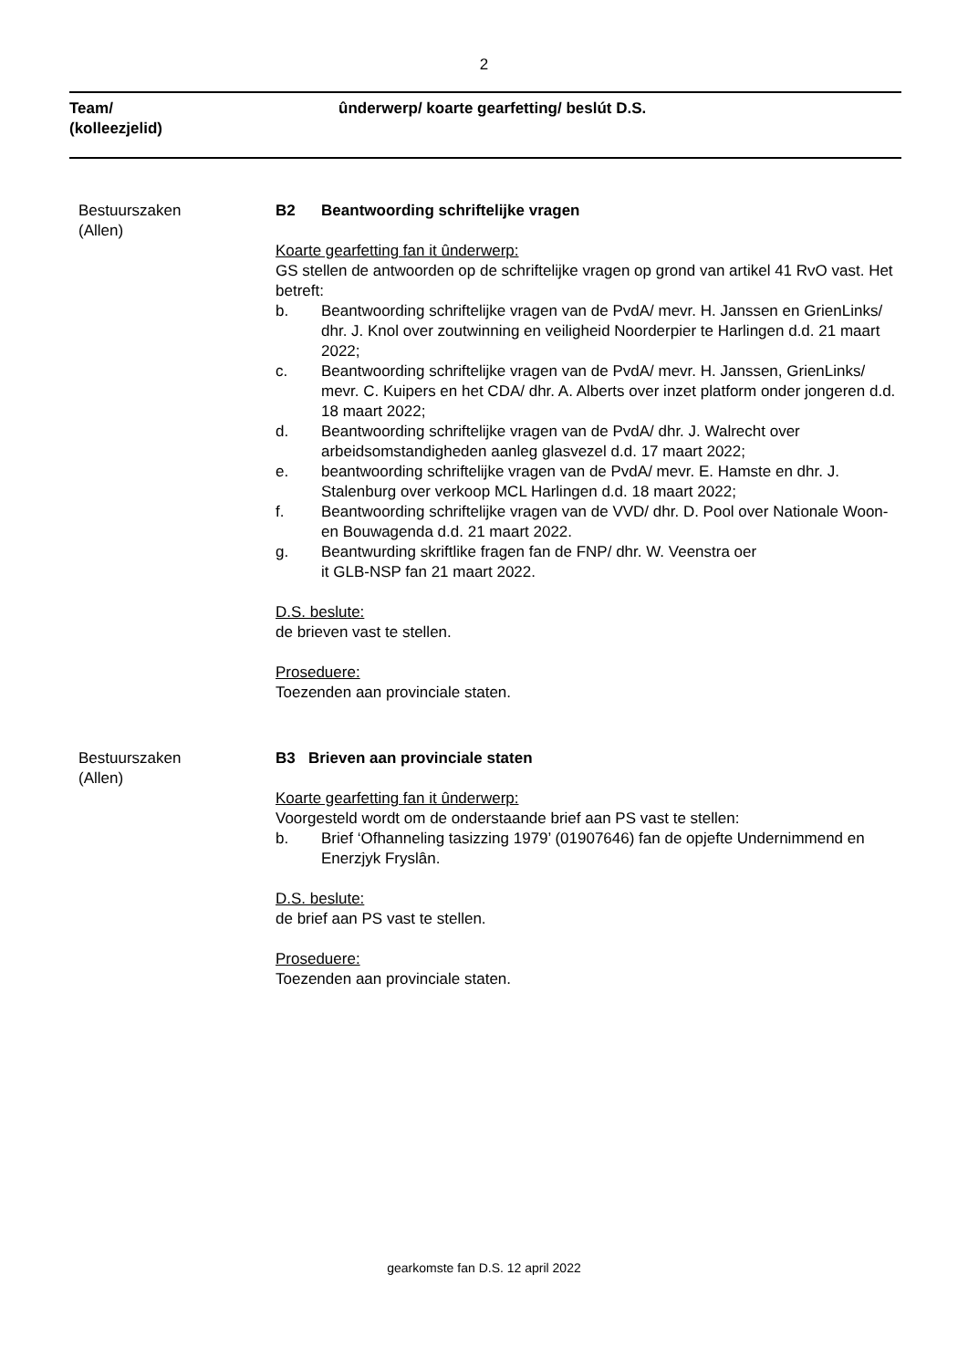2
Team/
(kolleezjelid)
ûnderwerp/ koarte gearfetting/ beslút D.S.
Bestuurszaken
(Allen)
B2 Beantwoording schriftelijke vragen
Koarte gearfetting fan it ûnderwerp:
GS stellen de antwoorden op de schriftelijke vragen op grond van artikel 41 RvO vast. Het betreft:
b. Beantwoording schriftelijke vragen van de PvdA/ mevr. H. Janssen en GrienLinks/ dhr. J. Knol over zoutwinning en veiligheid Noorderpier te Harlingen d.d. 21 maart 2022;
c. Beantwoording schriftelijke vragen van de PvdA/ mevr. H. Janssen, GrienLinks/ mevr. C. Kuipers en het CDA/ dhr. A. Alberts over inzet platform onder jongeren d.d. 18 maart 2022;
d. Beantwoording schriftelijke vragen van de PvdA/ dhr. J. Walrecht over arbeidsomstandigheden aanleg glasvezel d.d. 17 maart 2022;
e. beantwoording schriftelijke vragen van de PvdA/ mevr. E. Hamste en dhr. J. Stalenburg over verkoop MCL Harlingen d.d. 18 maart 2022;
f. Beantwoording schriftelijke vragen van de VVD/ dhr. D. Pool over Nationale Woon- en Bouwagenda d.d. 21 maart 2022.
g. Beantwurding skriftlike fragen fan de FNP/ dhr. W. Veenstra oer
it GLB-NSP fan 21 maart 2022.
D.S. beslute:
de brieven vast te stellen.
Proseduere:
Toezenden aan provinciale staten.
Bestuurszaken
(Allen)
B3 Brieven aan provinciale staten
Koarte gearfetting fan it ûnderwerp:
Voorgesteld wordt om de onderstaande brief aan PS vast te stellen:
b. Brief ‘Ofhanneling tasizzing 1979’ (01907646) fan de opjefte Undernimmend en Enerzjyk Fryslân.
D.S. beslute:
de brief aan PS vast te stellen.
Proseduere:
Toezenden aan provinciale staten.
gearkomste fan D.S. 12 april 2022